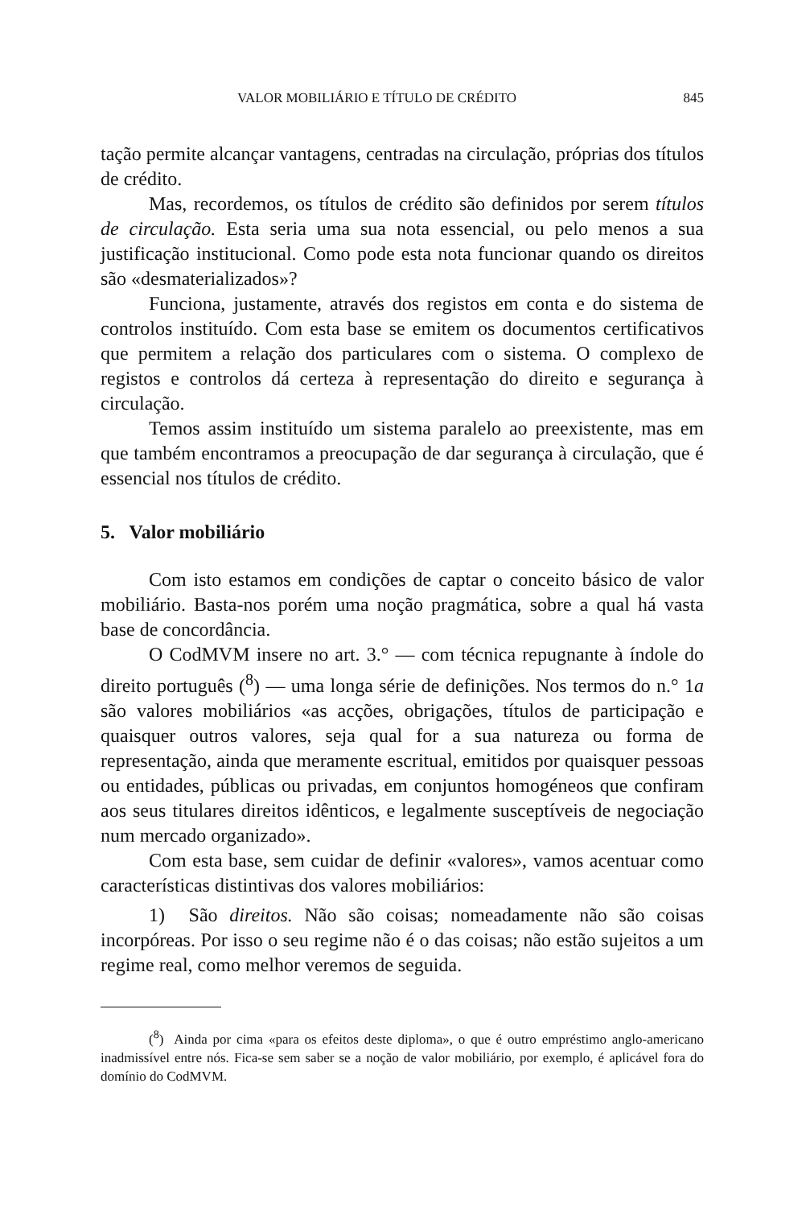VALOR MOBILIÁRIO E TÍTULO DE CRÉDITO 845
tação permite alcançar vantagens, centradas na circulação, próprias dos títulos de crédito.
Mas, recordemos, os títulos de crédito são definidos por serem títulos de circulação. Esta seria uma sua nota essencial, ou pelo menos a sua justificação institucional. Como pode esta nota funcionar quando os direitos são «desmaterializados»?
Funciona, justamente, através dos registos em conta e do sistema de controlos instituído. Com esta base se emitem os documentos certificativos que permitem a relação dos particulares com o sistema. O complexo de registos e controlos dá certeza à representação do direito e segurança à circulação.
Temos assim instituído um sistema paralelo ao preexistente, mas em que também encontramos a preocupação de dar segurança à circulação, que é essencial nos títulos de crédito.
5. Valor mobiliário
Com isto estamos em condições de captar o conceito básico de valor mobiliário. Basta-nos porém uma noção pragmática, sobre a qual há vasta base de concordância.
O CodMVM insere no art. 3.° — com técnica repugnante à índole do direito português (<sup>8</sup>) — uma longa série de definições. Nos termos do n.° 1a são valores mobiliários «as acções, obrigações, títulos de participação e quaisquer outros valores, seja qual for a sua natureza ou forma de representação, ainda que meramente escritual, emitidos por quaisquer pessoas ou entidades, públicas ou privadas, em conjuntos homogéneos que confiram aos seus titulares direitos idênticos, e legalmente susceptíveis de negociação num mercado organizado».
Com esta base, sem cuidar de definir «valores», vamos acentuar como características distintivas dos valores mobiliários:
1) São direitos. Não são coisas; nomeadamente não são coisas incorpóreas. Por isso o seu regime não é o das coisas; não estão sujeitos a um regime real, como melhor veremos de seguida.
(<sup>8</sup>) Ainda por cima «para os efeitos deste diploma», o que é outro empréstimo anglo-americano inadmissível entre nós. Fica-se sem saber se a noção de valor mobiliário, por exemplo, é aplicável fora do domínio do CodMVM.